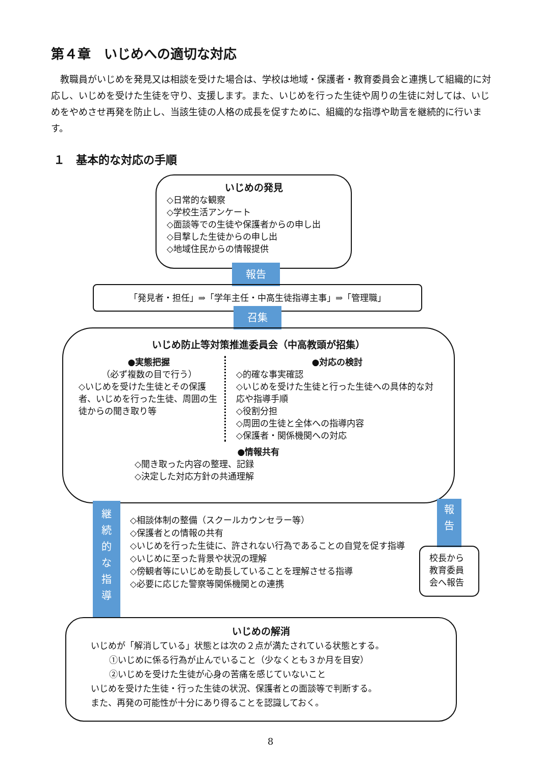第４章　いじめへの適切な対応
教職員がいじめを発見又は相談を受けた場合は、学校は地域・保護者・教育委員会と連携して組織的に対応し、いじめを受けた生徒を守り、支援します。また、いじめを行った生徒や周りの生徒に対しては、いじめをやめさせ再発を防止し、当該生徒の人格の成長を促すために、組織的な指導や助言を継続的に行います。
１　基本的な対応の手順
いじめの発見
◇日常的な観察
◇学校生活アンケート
◇面談等での生徒や保護者からの申し出
◇目撃した生徒からの申し出
◇地域住民からの情報提供
報告
「発見者・担任」⇒「学年主任・中高生徒指導主事」⇒「管理職」
召集
いじめ防止等対策推進委員会（中高教頭が招集）
●実態把握
（必ず複数の目で行う）
◇いじめを受けた生徒とその保護者、いじめを行った生徒、周囲の生徒からの聞き取り等
●対応の検討
◇的確な事実確認
◇いじめを受けた生徒と行った生徒への具体的な対応や指導手順
◇役割分担
◇周囲の生徒と全体への指導内容
◇保護者・関係機関への対応
●情報共有
◇聞き取った内容の整理、記録
◇決定した対応方針の共通理解
継
続
的
な
指
導
◇相談体制の整備（スクールカウンセラー等）
◇保護者との情報の共有
◇いじめを行った生徒に、許されない行為であることの自覚を促す指導
◇いじめに至った背景や状況の理解
◇傍観者等にいじめを助長していることを理解させる指導
◇必要に応じた警察等関係機関との連携
報
告
校長から教育委員会へ報告
いじめの解消
いじめが「解消している」状態とは次の２点が満たされている状態とする。
①いじめに係る行為が止んでいること（少なくとも３か月を目安）
②いじめを受けた生徒が心身の苦痛を感じていないこと
いじめを受けた生徒・行った生徒の状況、保護者との面談等で判断する。
また、再発の可能性が十分にあり得ることを認識しておく。
8